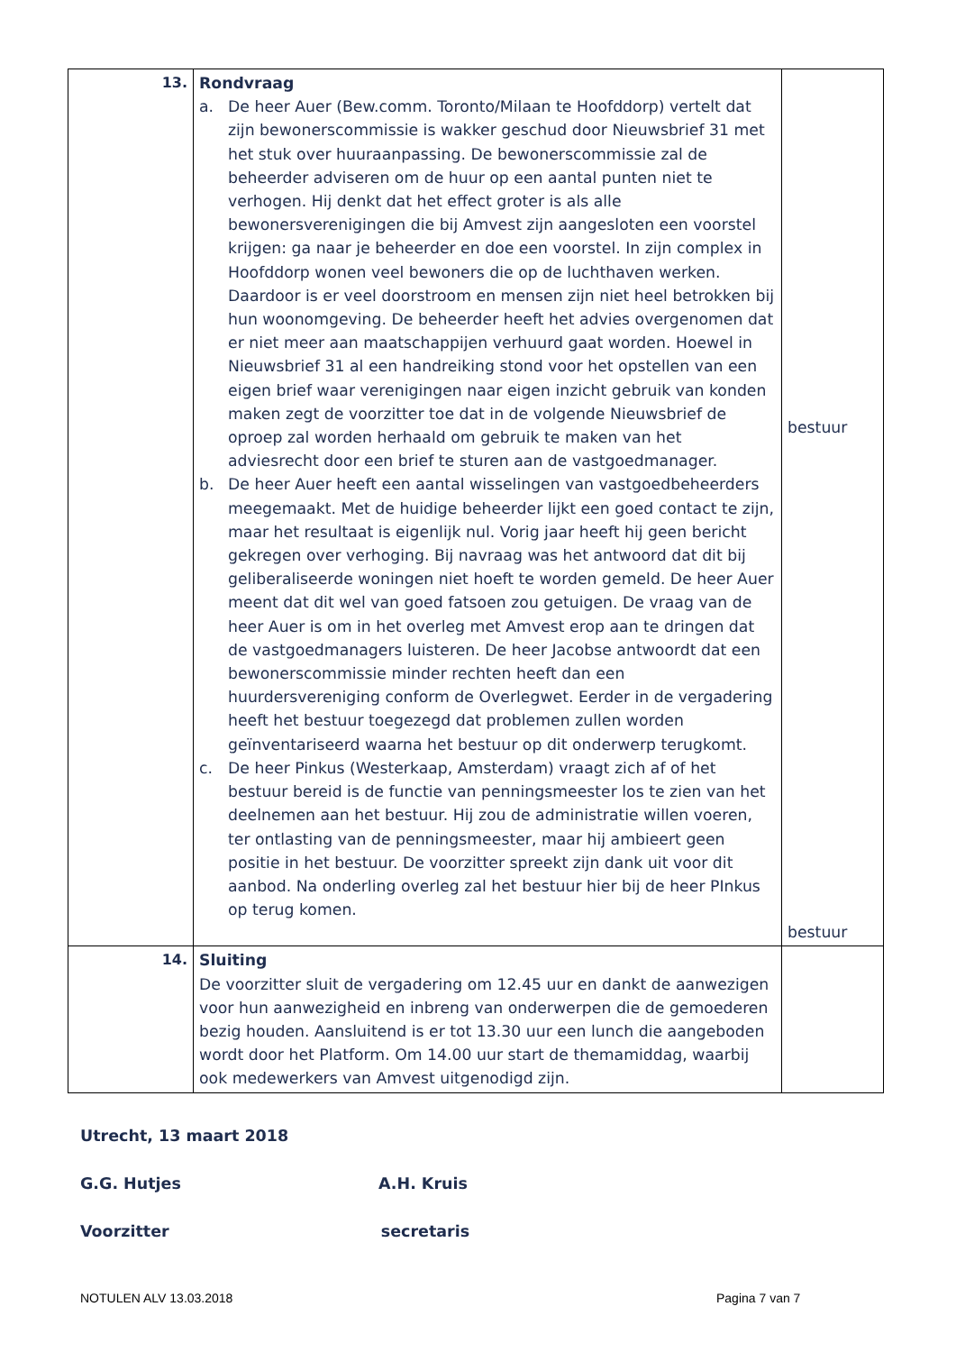| 13. | Rondvraag a. De heer Auer (Bew.comm. Toronto/Milaan te Hoofddorp) vertelt dat zijn bewonerscommissie is wakker geschud door Nieuwsbrief 31 met het stuk over huuraanpassing. De bewonerscommissie zal de beheerder adviseren om de huur op een aantal punten niet te verhogen. Hij denkt dat het effect groter is als alle bewonersverenigingen die bij Amvest zijn aangesloten een voorstel krijgen: ga naar je beheerder en doe een voorstel. In zijn complex in Hoofddorp wonen veel bewoners die op de luchthaven werken. Daardoor is er veel doorstroom en mensen zijn niet heel betrokken bij hun woonomgeving. De beheerder heeft het advies overgenomen dat er niet meer aan maatschappijen verhuurd gaat worden. Hoewel in Nieuwsbrief 31 al een handreiking stond voor het opstellen van een eigen brief waar verenigingen naar eigen inzicht gebruik van konden maken zegt de voorzitter toe dat in de volgende Nieuwsbrief de oproep zal worden herhaald om gebruik te maken van het adviesrecht door een brief te sturen aan de vastgoedmanager. b. De heer Auer heeft een aantal wisselingen van vastgoedbeheerders meegemaakt. Met de huidige beheerder lijkt een goed contact te zijn, maar het resultaat is eigenlijk nul. Vorig jaar heeft hij geen bericht gekregen over verhoging. Bij navraag was het antwoord dat dit bij geliberaliseerde woningen niet hoeft te worden gemeld. De heer Auer meent dat dit wel van goed fatsoen zou getuigen. De vraag van de heer Auer is om in het overleg met Amvest erop aan te dringen dat de vastgoedmanagers luisteren. De heer Jacobse antwoordt dat een bewonerscommissie minder rechten heeft dan een huurdersvereniging conform de Overlegwet. Eerder in de vergadering heeft het bestuur toegezegd dat problemen zullen worden geïnventariseerd waarna het bestuur op dit onderwerp terugkomt. c. De heer Pinkus (Westerkaap, Amsterdam) vraagt zich af of het bestuur bereid is de functie van penningsmeester los te zien van het deelnemen aan het bestuur. Hij zou de administratie willen voeren, ter ontlasting van de penningsmeester, maar hij ambieert geen positie in het bestuur. De voorzitter spreekt zijn dank uit voor dit aanbod. Na onderling overleg zal het bestuur hier bij de heer PInkus op terug komen. | bestuur bestuur |
| 14. | Sluiting De voorzitter sluit de vergadering om 12.45 uur en dankt de aanwezigen voor hun aanwezigheid en inbreng van onderwerpen die de gemoederen bezig houden. Aansluitend is er tot 13.30 uur een lunch die aangeboden wordt door het Platform. Om 14.00 uur start de themamiddag, waarbij ook medewerkers van Amvest uitgenodigd zijn. | |
Utrecht, 13 maart 2018
G.G. Hutjes A.H. Kruis
Voorzitter secretaris
NOTULEN ALV 13.03.2018 Pagina 7 van 7